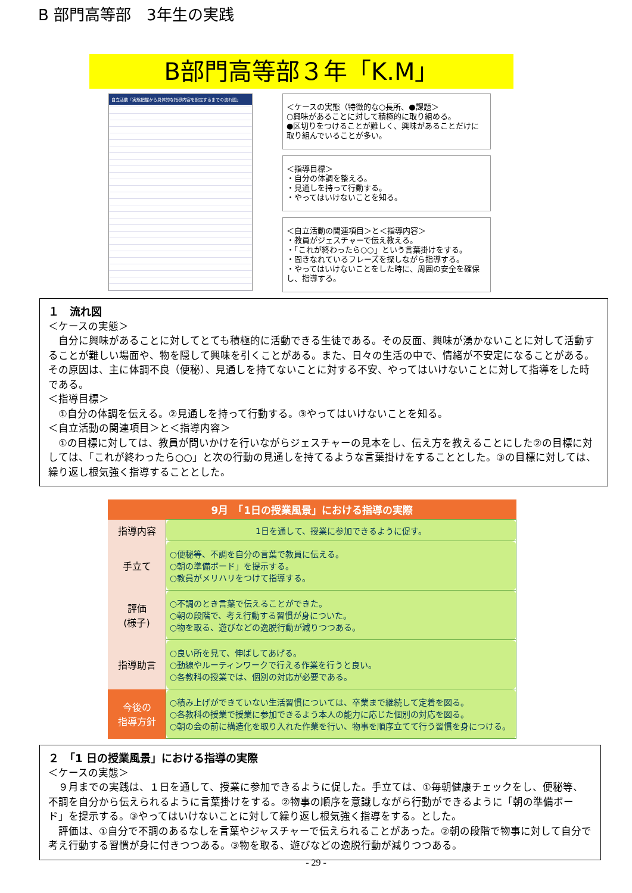B 部門高等部　3年生の実践
B部門高等部３年「K.M」
自立活動「実態把握から具体的な指導内容を設定するまでの流れ図」
＜ケースの実態（特徴的な○長所、●課題＞
○興味があることに対して積極的に取り組める。
●区切りをつけることが難しく、興味があることだけに取り組んでいることが多い。
＜指導目標＞
・自分の体調を整える。
・見通しを持って行動する。
・やってはいけないことを知る。
＜自立活動の関連項目＞と＜指導内容＞
・教員がジェスチャーで伝え教える。
・「これが終わったら○○」という言葉掛けをする。
・聞きなれているフレーズを探しながら指導する。
・やってはいけないことをした時に、周囲の安全を確保し、指導する。
１　流れ図
＜ケースの実態＞
　自分に興味があることに対してとても積極的に活動できる生徒である。その反面、興味が湧かないことに対して活動することが難しい場面や、物を隠して興味を引くことがある。また、日々の生活の中で、情緒が不安定になることがある。その原因は、主に体調不良（便秘）、見通しを持てないことに対する不安、やってはいけないことに対して指導をした時である。
＜指導目標＞
　①自分の体調を伝える。②見通しを持って行動する。③やってはいけないことを知る。
＜自立活動の関連項目＞と＜指導内容＞
　①の目標に対しては、教員が問いかけを行いながらジェスチャーの見本をし、伝え方を教えることにした②の目標に対しては、「これが終わったら○○」と次の行動の見通しを持てるような言葉掛けをすることとした。③の目標に対しては、繰り返し根気強く指導することとした。
| 9月 「1日の授業風景」における指導の実際 | |
| --- | --- |
| 指導内容 | 1日を通して、授業に参加できるように促す。 |
| 手立て | ○便秘等、不調を自分の言葉で教員に伝える。 ○朝の準備ボード」を提示する。 ○教員がメリハリをつけて指導する。 |
| 評価 (様子) | ○不調のとき言葉で伝えることができた。 ○朝の段階で、考え行動する習慣が身についた。 ○物を取る、遊びなどの逸脱行動が減りつつある。 |
| 指導助言 | ○良い所を見て、伸ばしてあげる。 ○動線やルーティンワークで行える作業を行うと良い。 ○各教科の授業では、個別の対応が必要である。 |
| 今後の 指導方針 | ○積み上げができていない生活習慣については、卒業まで継続して定着を図る。 ○各教科の授業で授業に参加できるよう本人の能力に応じた個別の対応を図る。 ○朝の会の前に構造化を取り入れた作業を行い、物事を順序立てて行う習慣を身につける。 |
２　「1 日の授業風景」における指導の実際
＜ケースの実態＞
　９月までの実践は、１日を通して、授業に参加できるように促した。手立ては、①毎朝健康チェックをし、便秘等、不調を自分から伝えられるように言葉掛けをする。②物事の順序を意識しながら行動ができるように「朝の準備ボード」を提示する。③やってはいけないことに対して繰り返し根気強く指導をする。とした。
　評価は、①自分で不調のあるなしを言葉やジャスチャーで伝えられることがあった。②朝の段階で物事に対して自分で考え行動する習慣が身に付きつつある。③物を取る、遊びなどの逸脱行動が減りつつある。
- 29 -